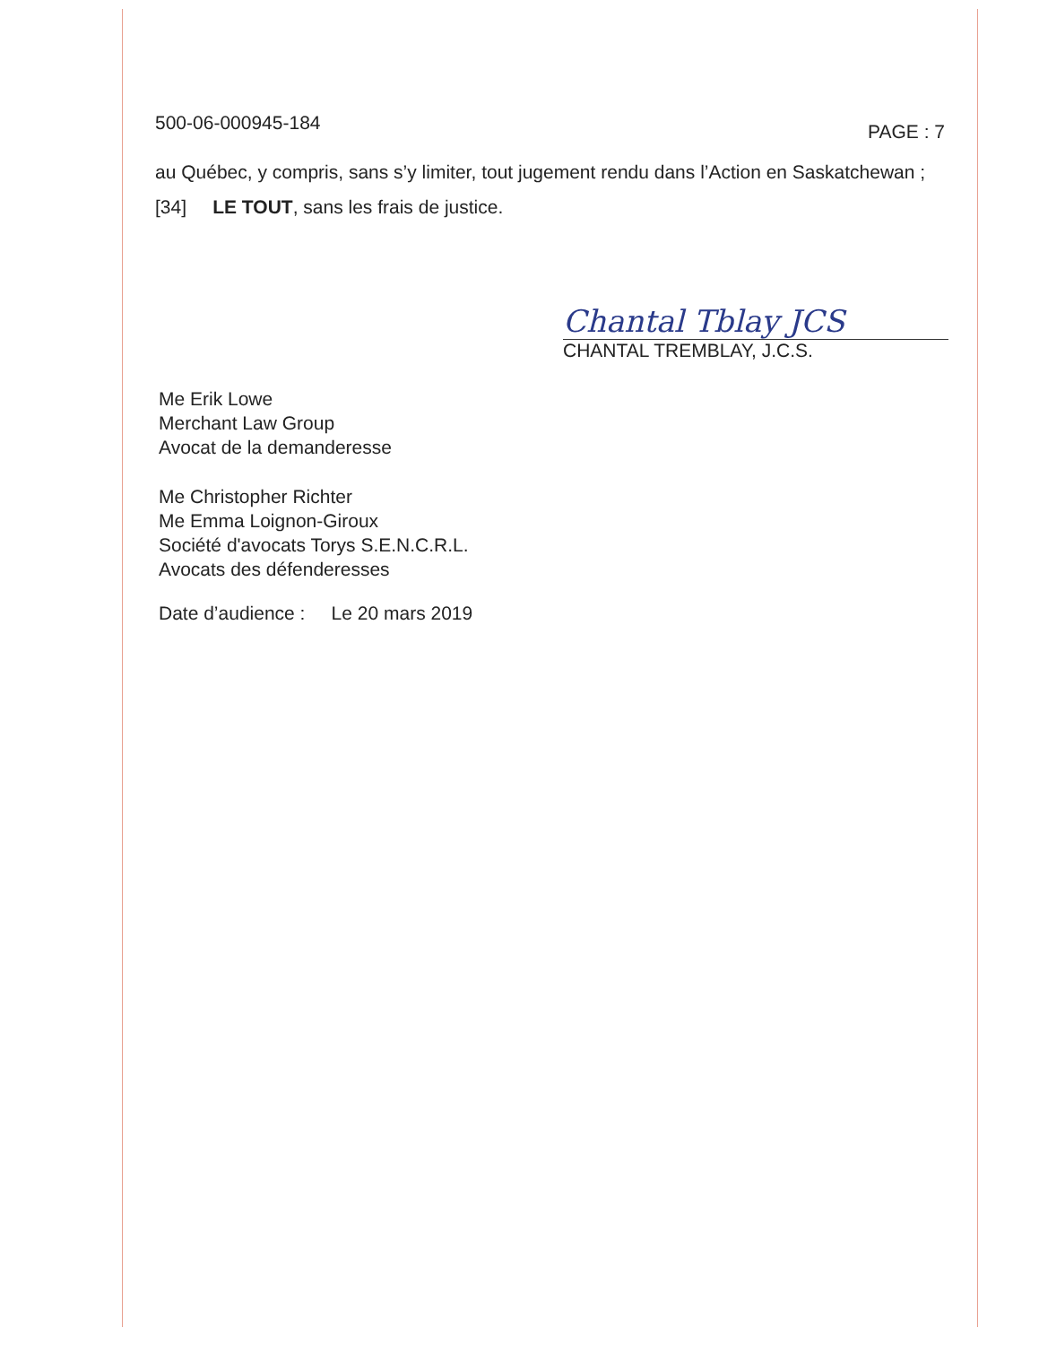500-06-000945-184 PAGE : 7
au Québec, y compris, sans s’y limiter, tout jugement rendu dans l’Action en Saskatchewan ;
[34] LE TOUT, sans les frais de justice.
Chantal Tblay JCS
CHANTAL TREMBLAY, J.C.S.
Me Erik Lowe
Merchant Law Group
Avocat de la demanderesse
Me Christopher Richter
Me Emma Loignon-Giroux
Société d'avocats Torys S.E.N.C.R.L.
Avocats des défenderesses
Date d’audience : Le 20 mars 2019